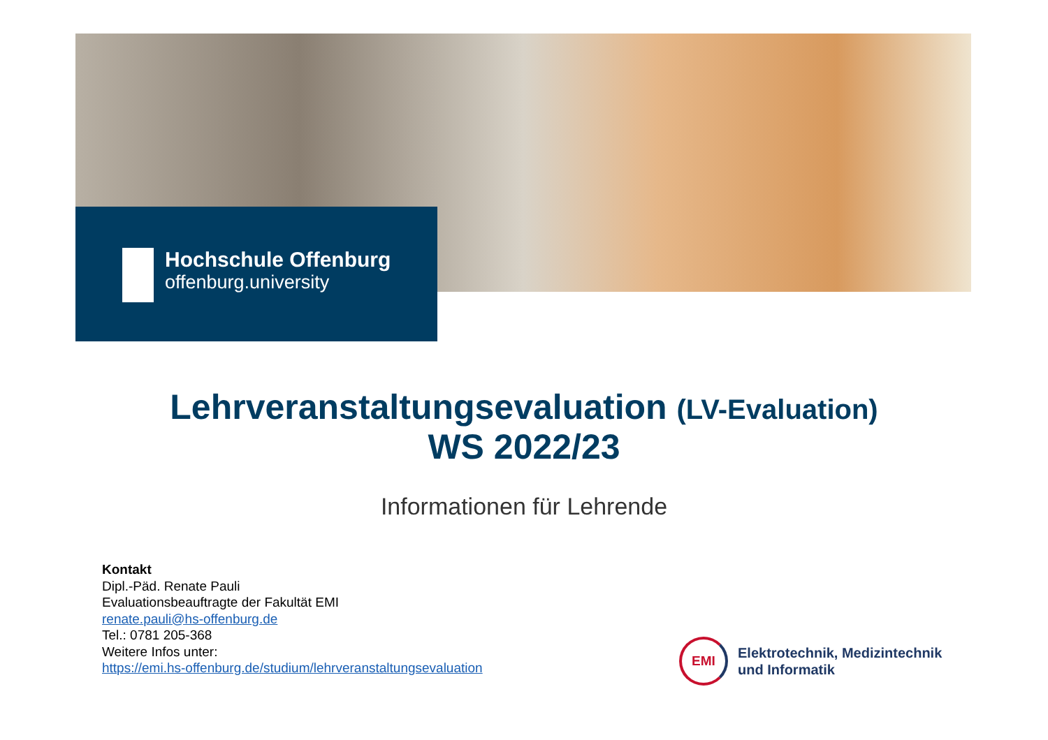Hochschule Offenburg
offenburg.university
Lehrveranstaltungsevaluation (LV-Evaluation)
WS 2022/23
Informationen für Lehrende
Kontakt
Dipl.-Päd. Renate Pauli
Evaluationsbeauftragte der Fakultät EMI
renate.pauli@hs-offenburg.de
Tel.: 0781 205-368
Weitere Infos unter:
https://emi.hs-offenburg.de/studium/lehrveranstaltungsevaluation
EMI
Elektrotechnik, Medizintechnik
und Informatik